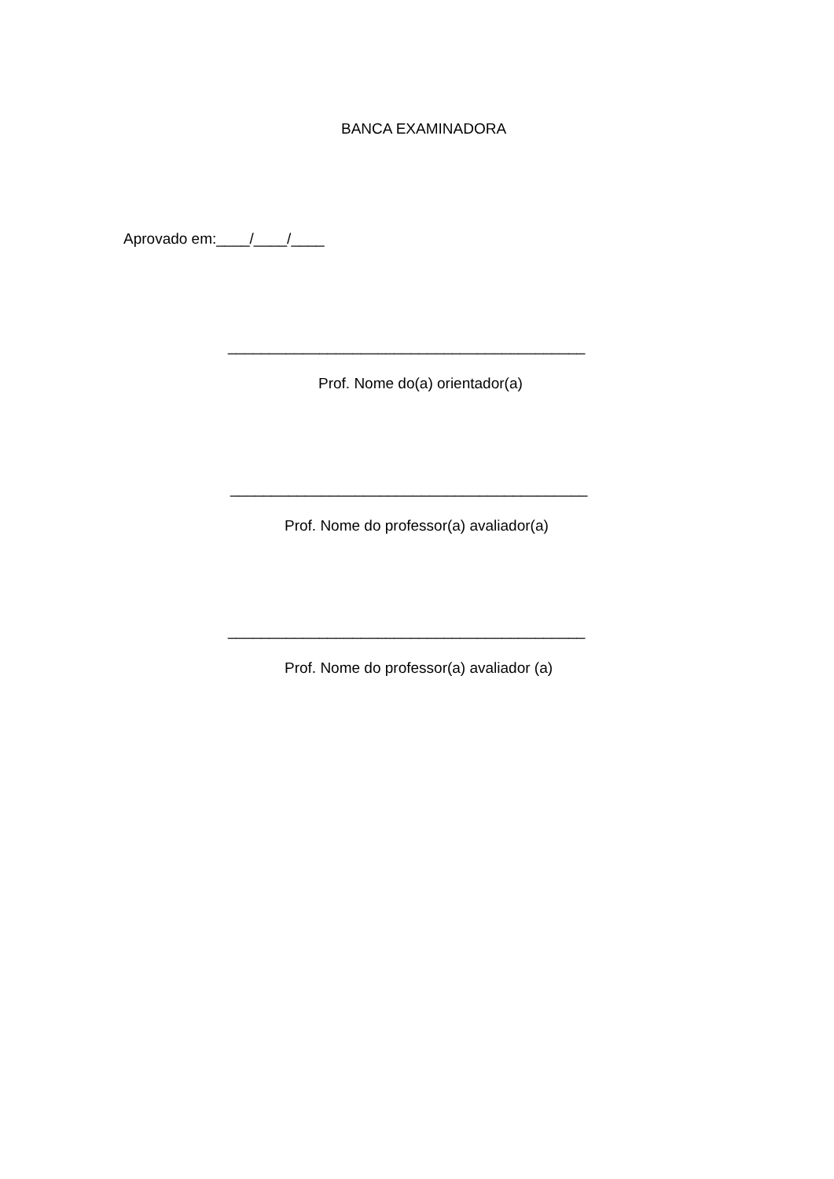BANCA EXAMINADORA
Aprovado em:____/____/____
___________________________________________
Prof. Nome do(a) orientador(a)
___________________________________________
Prof. Nome do professor(a) avaliador(a)
___________________________________________
Prof. Nome do professor(a) avaliador (a)